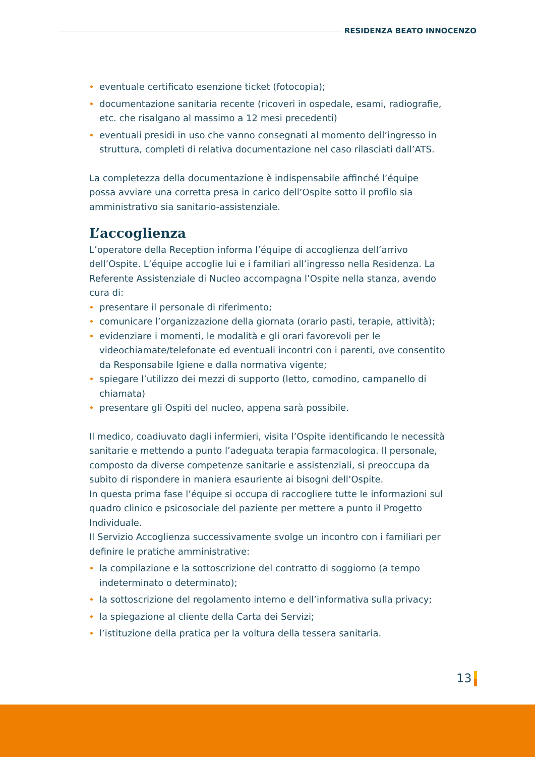RESIDENZA BEATO INNOCENZO
• eventuale certificato esenzione ticket (fotocopia);
• documentazione sanitaria recente (ricoveri in ospedale, esami, radiografie, etc. che risalgano al massimo a 12 mesi precedenti)
• eventuali presidi in uso che vanno consegnati al momento dell’ingresso in struttura, completi di relativa documentazione nel caso rilasciati dall’ATS.
La completezza della documentazione è indispensabile affinché l’équipe possa avviare una corretta presa in carico dell’Ospite sotto il profilo sia amministrativo sia sanitario-assistenziale.
L’accoglienza
L’operatore della Reception informa l’équipe di accoglienza dell’arrivo dell’Ospite. L’équipe accoglie lui e i familiari all’ingresso nella Residenza. La Referente Assistenziale di Nucleo accompagna l’Ospite nella stanza, avendo cura di:
• presentare il personale di riferimento;
• comunicare l’organizzazione della giornata (orario pasti, terapie, attività);
• evidenziare i momenti, le modalità e gli orari favorevoli per le videochiamate/telefonate ed eventuali incontri con i parenti, ove consentito da Responsabile Igiene e dalla normativa vigente;
• spiegare l’utilizzo dei mezzi di supporto (letto, comodino, campanello di chiamata)
• presentare gli Ospiti del nucleo, appena sarà possibile.
Il medico, coadiuvato dagli infermieri, visita l’Ospite identificando le necessità sanitarie e mettendo a punto l’adeguata terapia farmacologica. Il personale, composto da diverse competenze sanitarie e assistenziali, si preoccupa da subito di rispondere in maniera esauriente ai bisogni dell’Ospite.
In questa prima fase l’équipe si occupa di raccogliere tutte le informazioni sul quadro clinico e psicosociale del paziente per mettere a punto il Progetto Individuale.
Il Servizio Accoglienza successivamente svolge un incontro con i familiari per definire le pratiche amministrative:
• la compilazione e la sottoscrizione del contratto di soggiorno (a tempo indeterminato o determinato);
• la sottoscrizione del regolamento interno e dell’informativa sulla privacy;
• la spiegazione al cliente della Carta dei Servizi;
• l’istituzione della pratica per la voltura della tessera sanitaria.
13